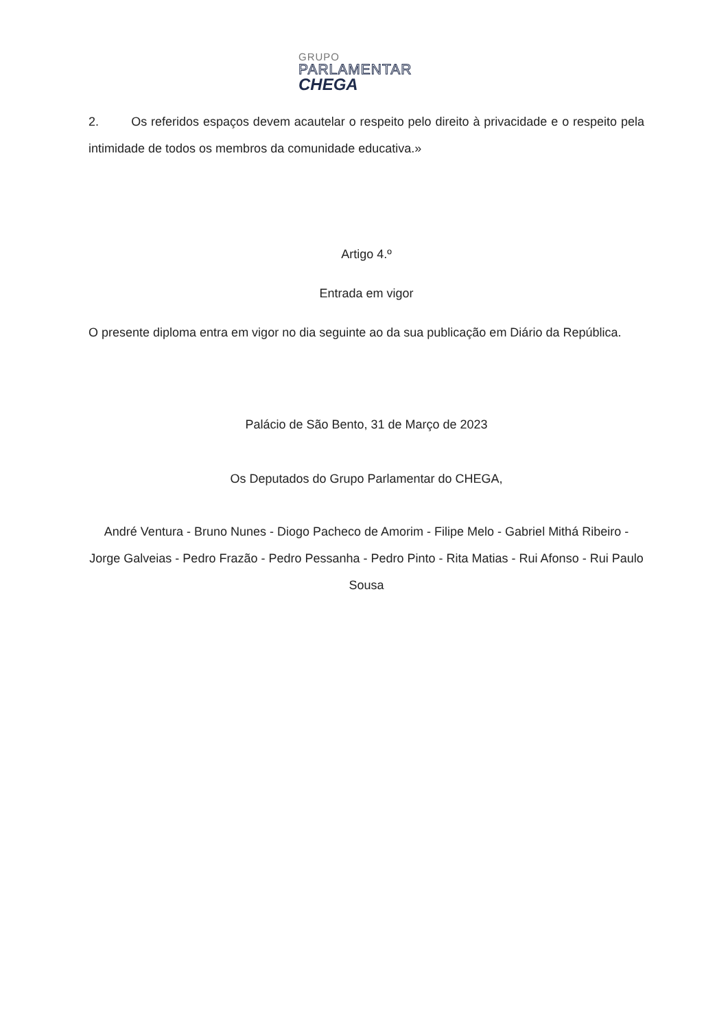GRUPO
PARLAMENTAR
CHEGA
2. Os referidos espaços devem acautelar o respeito pelo direito à privacidade e o respeito pela intimidade de todos os membros da comunidade educativa.»
Artigo 4.º
Entrada em vigor
O presente diploma entra em vigor no dia seguinte ao da sua publicação em Diário da República.
Palácio de São Bento, 31 de Março de 2023
Os Deputados do Grupo Parlamentar do CHEGA,
André Ventura - Bruno Nunes - Diogo Pacheco de Amorim - Filipe Melo - Gabriel Mithá Ribeiro - Jorge Galveias - Pedro Frazão - Pedro Pessanha - Pedro Pinto - Rita Matias - Rui Afonso - Rui Paulo Sousa